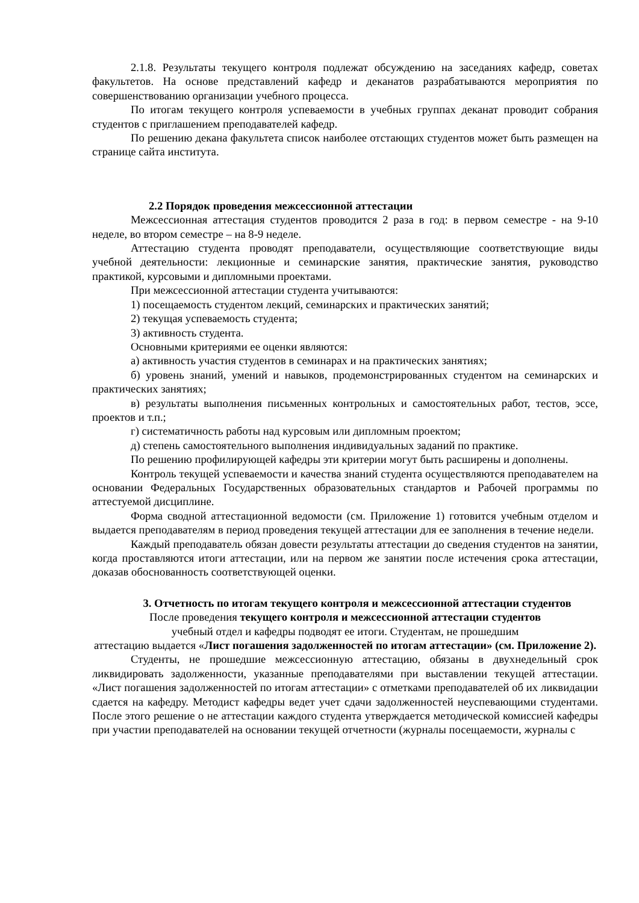2.1.8. Результаты текущего контроля подлежат обсуждению на заседаниях кафедр, советах факультетов. На основе представлений кафедр и деканатов разрабатываются мероприятия по совершенствованию организации учебного процесса.
По итогам текущего контроля успеваемости в учебных группах деканат проводит собрания студентов с приглашением преподавателей кафедр.
По решению декана факультета список наиболее отстающих студентов может быть размещен на странице сайта института.
2.2 Порядок проведения межсессионной аттестации
Межсессионная аттестация студентов проводится 2 раза в год: в первом семестре - на 9-10 неделе, во втором семестре – на 8-9 неделе.
Аттестацию студента проводят преподаватели, осуществляющие соответствующие виды учебной деятельности: лекционные и семинарские занятия, практические занятия, руководство практикой, курсовыми и дипломными проектами.
При межсессионной аттестации студента учитываются:
1) посещаемость студентом лекций, семинарских и практических занятий;
2) текущая успеваемость студента;
3) активность студента.
Основными критериями ее оценки являются:
а) активность участия студентов в семинарах и на практических занятиях;
б) уровень знаний, умений и навыков, продемонстрированных студентом на семинарских и практических занятиях;
в) результаты выполнения письменных контрольных и самостоятельных работ, тестов, эссе, проектов и т.п.;
г) систематичность работы над курсовым или дипломным проектом;
д) степень самостоятельного выполнения индивидуальных заданий по практике.
По решению профилирующей кафедры эти критерии могут быть расширены и дополнены.
Контроль текущей успеваемости и качества знаний студента осуществляются преподавателем на основании Федеральных Государственных образовательных стандартов и Рабочей программы по аттестуемой дисциплине.
Форма сводной аттестационной ведомости (см. Приложение 1) готовится учебным отделом и выдается преподавателям в период проведения текущей аттестации для ее заполнения в течение недели.
Каждый преподаватель обязан довести результаты аттестации до сведения студентов на занятии, когда проставляются итоги аттестации, или на первом же занятии после истечения срока аттестации, доказав обоснованность соответствующей оценки.
3. Отчетность по итогам текущего контроля и межсессионной аттестации студентов
После проведения текущего контроля и межсессионной аттестации студентов
учебный отдел и кафедры подводят ее итоги. Студентам, не прошедшим
аттестацию выдается «Лист погашения задолженностей по итогам аттестации» (см. Приложение 2).
Студенты, не прошедшие межсессионную аттестацию, обязаны в двухнедельный срок ликвидировать задолженности, указанные преподавателями при выставлении текущей аттестации. «Лист погашения задолженностей по итогам аттестации» с отметками преподавателей об их ликвидации сдается на кафедру. Методист кафедры ведет учет сдачи задолженностей неуспевающими студентами. После этого решение о не аттестации каждого студента утверждается методической комиссией кафедры при участии преподавателей на основании текущей отчетности (журналы посещаемости, журналы с